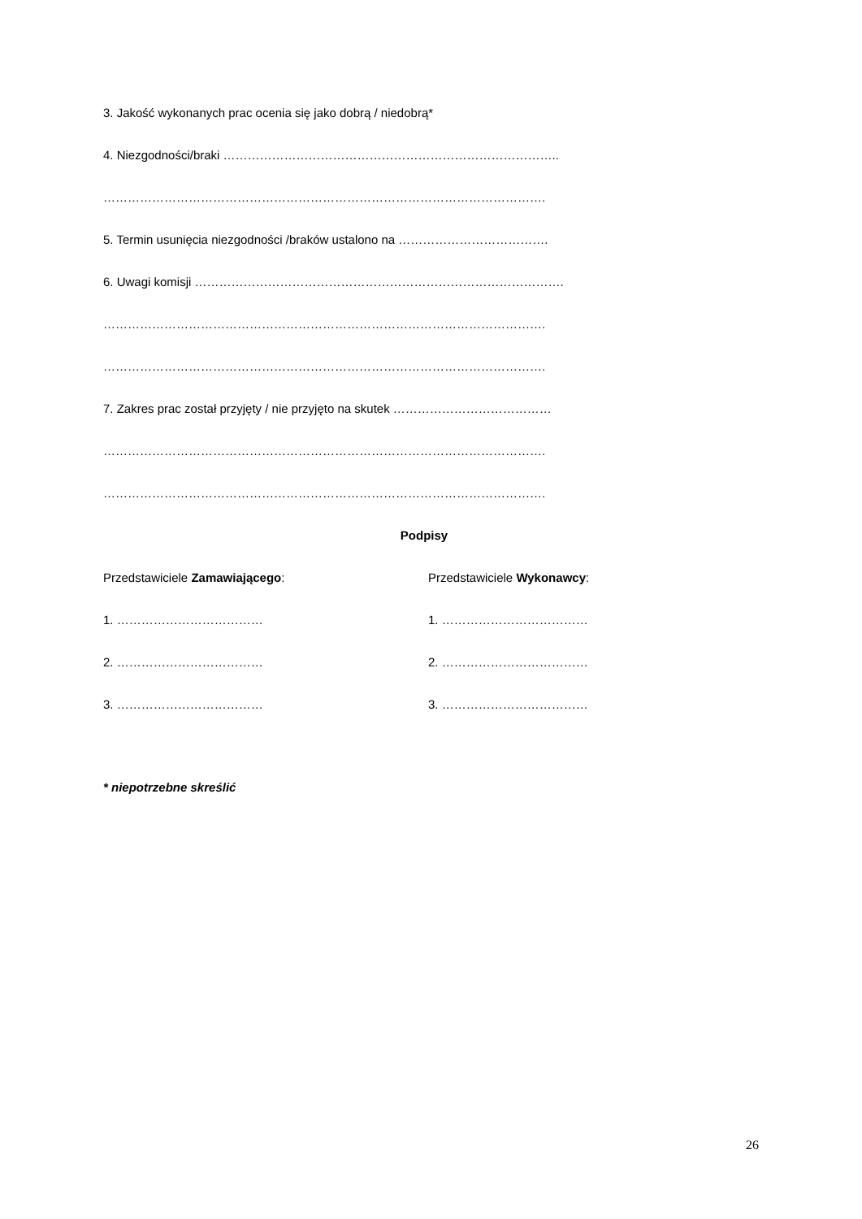3. Jakość wykonanych prac ocenia się jako dobrą / niedobrą*
4. Niezgodności/braki ………………………………………………………………………..
……………………………………………………………………………………………….
5. Termin usunięcia niezgodności /braków ustalono na ……………………………….
6. Uwagi komisji ……………………………………………………………………………….
……………………………………………………………………………………………….
……………………………………………………………………………………………….
7. Zakres prac został przyjęty / nie przyjęto na skutek …………………………………
……………………………………………………………………………………………….
……………………………………………………………………………………………….
Podpisy
Przedstawiciele Zamawiającego: Przedstawiciele Wykonawcy:
1. ……………………………… 1. ………………………………
2. ……………………………… 2. ………………………………
3. ……………………………… 3. ………………………………
* niepotrzebne skreślić
26